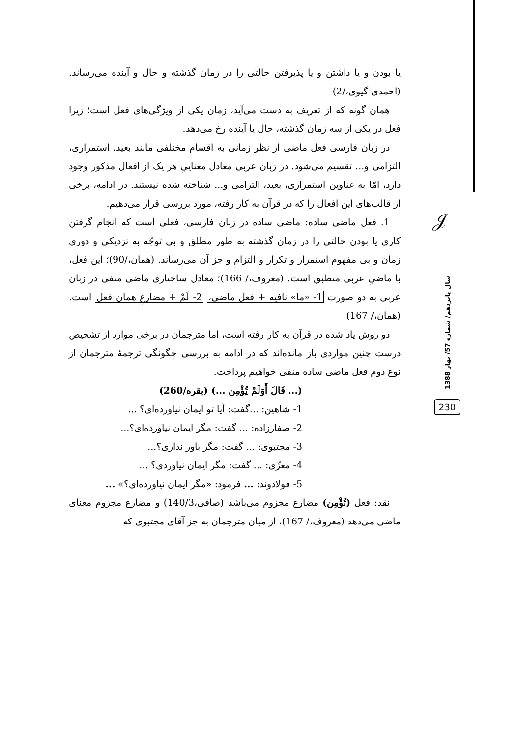𝒥
یا بودن و یا داشتن و یا پذیرفتن حالتی را در زمان گذشته و حال و آینده می‌رساند. (احمدی گیوی،/2)
همان گونه که از تعریف به دست می‌آید، زمان یکی از ویژگی‌های فعل است؛ زیرا فعل در یکی از سه زمان گذشته، حال یا آینده رخ می‌دهد.
در زبان فارسی فعل ماضی از نظر زمانی به اقسام مختلفی مانند بعید، استمراری، التزامی و... تقسیم می‌شود. در زبان عربی معادل معناییِ هر یک از افعال مذکور وجود دارد، امّا به عناوین استمراری، بعید، التزامی و... شناخته شده نیستند. در ادامه، برخی از قالب‌های این افعال را که در قرآن به کار رفته، مورد بررسی قرار می‌دهیم.
1. فعل ماضی ساده: ماضی ساده در زبان فارسی، فعلی است که انجام گرفتن کاری یا بودن حالتی را در زمان گذشته به طور مطلق و بی توجّه به نزدیکی و دوری زمان و بی مفهوم استمرار و تکرار و التزام و جز آن می‌رساند. (همان،/90)؛ این فعل، با ماضیِ عربی منطبق است. (معروف،/ 166)؛ معادل ساختاری ماضی منفی در زبان عربی به دو صورت 1- «ما» نافیه + فعل ماضی، 2- لَمْ + مضارعِ همان فعل است. (همان،/ 167)
دو روش یاد شده در قرآن به کار رفته است، اما مترجمان در برخی موارد از تشخیص درست چنین مواردی باز مانده‌اند که در ادامه به بررسی چگونگی ترجمهٔ مترجمان از نوع دوم فعل ماضی ساده منفی خواهیم پرداخت.
(... قَالَ أَوَلَمْ تُؤْمِن ...) (بقره/260)
1- شاهین: ...گفت: آیا تو ایمان نیاورده‌ای؟ ...
2- صفارزاده: ... گفت: مگر ایمان نیاورده‌ای؟...
3- مجتبوی: ... گفت: مگر باور نداری؟...
4- معزّی: ... گفت: مگر ایمان نیاوردی؟ ...
5- فولادوند: ... فرمود: «مگر ایمان نیاورده‌ای؟» ...
نقد: فعل (تُؤْمِن) مضارع مجزوم می‌باشد (صافی،140/3) و مضارع مجزوم معنای ماضی می‌دهد (معروف،/ 167)، از میان مترجمان به جز آقای مجتبوی که
سال پانزدهم/ شماره 57/ بهار 1388
230